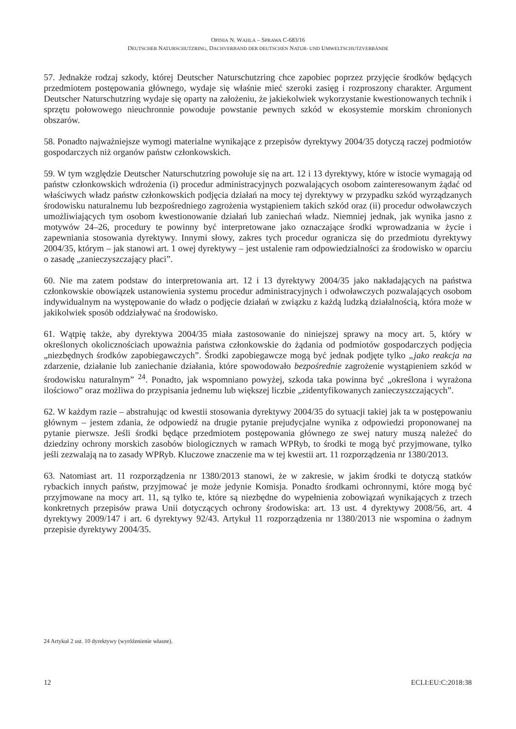OPINIA N. WAHLA – SPRAWA C-683/16
DEUTSCHER NATURSCHUTZRING, DACHVERBAND DER DEUTSCHEN NATUR- UND UMWELTSCHUTZVERBÄNDE
57. Jednakże rodzaj szkody, której Deutscher Naturschutzring chce zapobiec poprzez przyjęcie środków będących przedmiotem postępowania głównego, wydaje się właśnie mieć szeroki zasięg i rozproszony charakter. Argument Deutscher Naturschutzring wydaje się oparty na założeniu, że jakiekolwiek wykorzystanie kwestionowanych technik i sprzętu połowowego nieuchronnie powoduje powstanie pewnych szkód w ekosystemie morskim chronionych obszarów.
58. Ponadto najważniejsze wymogi materialne wynikające z przepisów dyrektywy 2004/35 dotyczą raczej podmiotów gospodarczych niż organów państw członkowskich.
59. W tym względzie Deutscher Naturschutzring powołuje się na art. 12 i 13 dyrektywy, które w istocie wymagają od państw członkowskich wdrożenia (i) procedur administracyjnych pozwalających osobom zainteresowanym żądać od właściwych władz państw członkowskich podjęcia działań na mocy tej dyrektywy w przypadku szkód wyrządzanych środowisku naturalnemu lub bezpośredniego zagrożenia wystąpieniem takich szkód oraz (ii) procedur odwoławczych umożliwiających tym osobom kwestionowanie działań lub zaniechań władz. Niemniej jednak, jak wynika jasno z motywów 24–26, procedury te powinny być interpretowane jako oznaczające środki wprowadzania w życie i zapewniania stosowania dyrektywy. Innymi słowy, zakres tych procedur ogranicza się do przedmiotu dyrektywy 2004/35, którym – jak stanowi art. 1 owej dyrektywy – jest ustalenie ram odpowiedzialności za środowisko w oparciu o zasadę „zanieczyszczający płaci”.
60. Nie ma zatem podstaw do interpretowania art. 12 i 13 dyrektywy 2004/35 jako nakładających na państwa członkowskie obowiązek ustanowienia systemu procedur administracyjnych i odwoławczych pozwalających osobom indywidualnym na występowanie do władz o podjęcie działań w związku z każdą ludzką działalnością, która może w jakikolwiek sposób oddziaływać na środowisko.
61. Wątpię także, aby dyrektywa 2004/35 miała zastosowanie do niniejszej sprawy na mocy art. 5, który w określonych okolicznościach upoważnia państwa członkowskie do żądania od podmiotów gospodarczych podjęcia „niezbędnych środków zapobiegawczych”. Środki zapobiegawcze mogą być jednak podjęte tylko „jako reakcja na zdarzenie, działanie lub zaniechanie działania, które spowodowało bezpośrednie zagrożenie wystąpieniem szkód w środowisku naturalnym” <sup>24</sup>. Ponadto, jak wspomniano powyżej, szkoda taka powinna być „określona i wyrażona ilościowo” oraz możliwa do przypisania jednemu lub większej liczbie „zidentyfikowanych zanieczyszczających”.
62. W każdym razie – abstrahując od kwestii stosowania dyrektywy 2004/35 do sytuacji takiej jak ta w postępowaniu głównym – jestem zdania, że odpowiedź na drugie pytanie prejudycjalne wynika z odpowiedzi proponowanej na pytanie pierwsze. Jeśli środki będące przedmiotem postępowania głównego ze swej natury muszą należeć do dziedziny ochrony morskich zasobów biologicznych w ramach WPRyb, to środki te mogą być przyjmowane, tylko jeśli zezwalają na to zasady WPRyb. Kluczowe znaczenie ma w tej kwestii art. 11 rozporządzenia nr 1380/2013.
63. Natomiast art. 11 rozporządzenia nr 1380/2013 stanowi, że w zakresie, w jakim środki te dotyczą statków rybackich innych państw, przyjmować je może jedynie Komisja. Ponadto środkami ochronnymi, które mogą być przyjmowane na mocy art. 11, są tylko te, które są niezbędne do wypełnienia zobowiązań wynikających z trzech konkretnych przepisów prawa Unii dotyczących ochrony środowiska: art. 13 ust. 4 dyrektywy 2008/56, art. 4 dyrektywy 2009/147 i art. 6 dyrektywy 92/43. Artykuł 11 rozporządzenia nr 1380/2013 nie wspomina o żadnym przepisie dyrektywy 2004/35.
24 Artykuł 2 ust. 10 dyrektywy (wyróżenienie własne).
12 ECLI:EU:C:2018:38